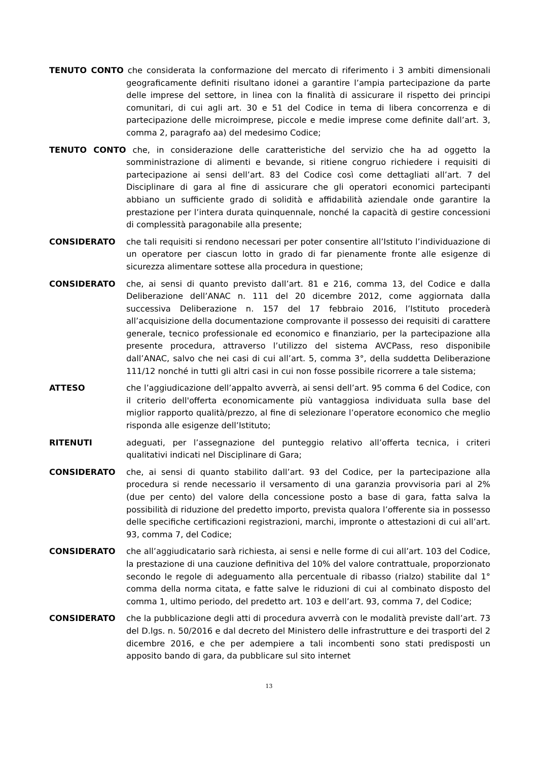TENUTO CONTO che considerata la conformazione del mercato di riferimento i 3 ambiti dimensionali geograficamente definiti risultano idonei a garantire l’ampia partecipazione da parte delle imprese del settore, in linea con la finalità di assicurare il rispetto dei principi comunitari, di cui agli art. 30 e 51 del Codice in tema di libera concorrenza e di partecipazione delle microimprese, piccole e medie imprese come definite dall’art. 3, comma 2, paragrafo aa) del medesimo Codice;
TENUTO CONTO che, in considerazione delle caratteristiche del servizio che ha ad oggetto la somministrazione di alimenti e bevande, si ritiene congruo richiedere i requisiti di partecipazione ai sensi dell’art. 83 del Codice così come dettagliati all’art. 7 del Disciplinare di gara al fine di assicurare che gli operatori economici partecipanti abbiano un sufficiente grado di solidità e affidabilità aziendale onde garantire la prestazione per l’intera durata quinquennale, nonché la capacità di gestire concessioni di complessità paragonabile alla presente;
CONSIDERATO che tali requisiti si rendono necessari per poter consentire all’Istituto l’individuazione di un operatore per ciascun lotto in grado di far pienamente fronte alle esigenze di sicurezza alimentare sottese alla procedura in questione;
CONSIDERATO che, ai sensi di quanto previsto dall’art. 81 e 216, comma 13, del Codice e dalla Deliberazione dell’ANAC n. 111 del 20 dicembre 2012, come aggiornata dalla successiva Deliberazione n. 157 del 17 febbraio 2016, l’Istituto procederà all’acquisizione della documentazione comprovante il possesso dei requisiti di carattere generale, tecnico professionale ed economico e finanziario, per la partecipazione alla presente procedura, attraverso l’utilizzo del sistema AVCPass, reso disponibile dall’ANAC, salvo che nei casi di cui all’art. 5, comma 3°, della suddetta Deliberazione 111/12 nonché in tutti gli altri casi in cui non fosse possibile ricorrere a tale sistema;
ATTESO che l’aggiudicazione dell’appalto avverrà, ai sensi dell’art. 95 comma 6 del Codice, con il criterio dell'offerta economicamente più vantaggiosa individuata sulla base del miglior rapporto qualità/prezzo, al fine di selezionare l’operatore economico che meglio risponda alle esigenze dell’Istituto;
RITENUTI adeguati, per l’assegnazione del punteggio relativo all’offerta tecnica, i criteri qualitativi indicati nel Disciplinare di Gara;
CONSIDERATO che, ai sensi di quanto stabilito dall’art. 93 del Codice, per la partecipazione alla procedura si rende necessario il versamento di una garanzia provvisoria pari al 2% (due per cento) del valore della concessione posto a base di gara, fatta salva la possibilità di riduzione del predetto importo, prevista qualora l’offerente sia in possesso delle specifiche certificazioni registrazioni, marchi, impronte o attestazioni di cui all’art. 93, comma 7, del Codice;
CONSIDERATO che all’aggiudicatario sarà richiesta, ai sensi e nelle forme di cui all’art. 103 del Codice, la prestazione di una cauzione definitiva del 10% del valore contrattuale, proporzionato secondo le regole di adeguamento alla percentuale di ribasso (rialzo) stabilite dal 1° comma della norma citata, e fatte salve le riduzioni di cui al combinato disposto del comma 1, ultimo periodo, del predetto art. 103 e dell’art. 93, comma 7, del Codice;
CONSIDERATO che la pubblicazione degli atti di procedura avverrà con le modalità previste dall’art. 73 del D.lgs. n. 50/2016 e dal decreto del Ministero delle infrastrutture e dei trasporti del 2 dicembre 2016, e che per adempiere a tali incombenti sono stati predisposti un apposito bando di gara, da pubblicare sul sito internet
13